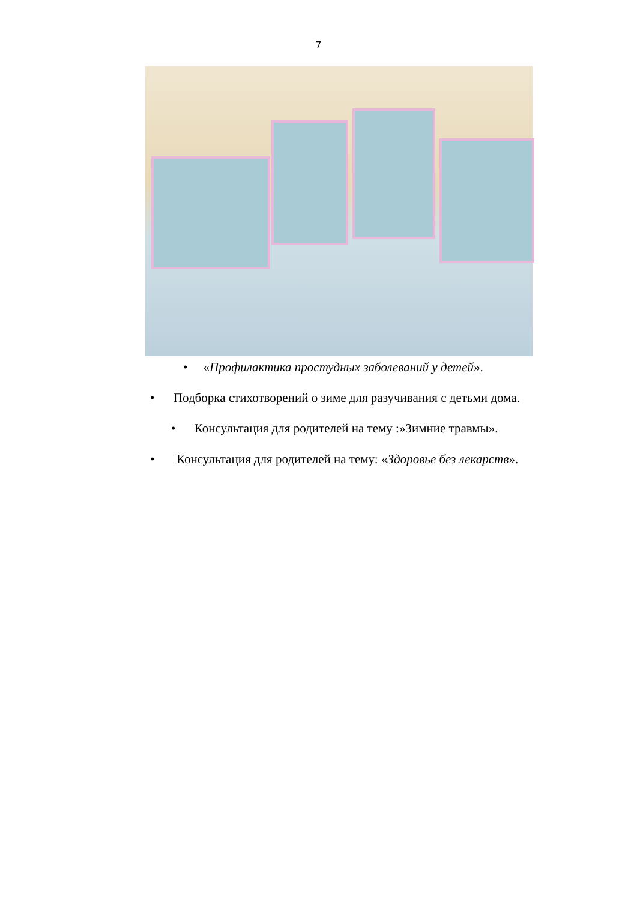7
• «Профилактика простудных заболеваний у детей».
• Подборка стихотворений о зиме для разучивания с детьми дома.
• Консультация для родителей на тему :»Зимние травмы».
• Консультация для родителей на тему: «Здоровье без лекарств».